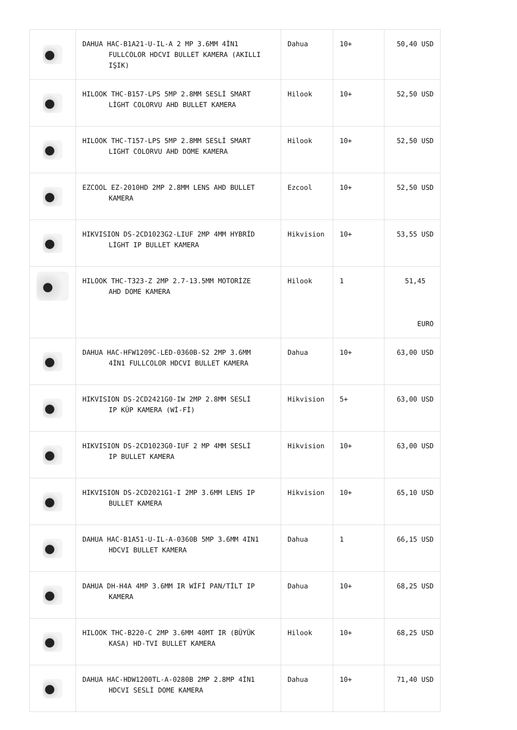| | DAHUA HAC-B1A21-U-IL-A 2 MP 3.6MM 4İN1 FULLCOLOR HDCVI BULLET KAMERA (AKILLI IŞIK) | Dahua | 10+ | 50,40 USD |
| | HILOOK THC-B157-LPS 5MP 2.8MM SESLİ SMART LİGHT COLORVU AHD BULLET KAMERA | Hilook | 10+ | 52,50 USD |
| | HILOOK THC-T157-LPS 5MP 2.8MM SESLİ SMART LIGHT COLORVU AHD DOME KAMERA | Hilook | 10+ | 52,50 USD |
| | EZCOOL EZ-2010HD 2MP 2.8MM LENS AHD BULLET KAMERA | Ezcool | 10+ | 52,50 USD |
| | HIKVISION DS-2CD1023G2-LIUF 2MP 4MM HYBRİD LİGHT IP BULLET KAMERA | Hikvision | 10+ | 53,55 USD |
| | HILOOK THC-T323-Z 2MP 2.7-13.5MM MOTORİZE AHD DOME KAMERA | Hilook | 1 | 51,45 EURO |
| | DAHUA HAC-HFW1209C-LED-0360B-S2 2MP 3.6MM 4İN1 FULLCOLOR HDCVI BULLET KAMERA | Dahua | 10+ | 63,00 USD |
| | HIKVISION DS-2CD2421G0-IW 2MP 2.8MM SESLİ IP KÜP KAMERA (Wİ-Fİ) | Hikvision | 5+ | 63,00 USD |
| | HIKVISION DS-2CD1023G0-IUF 2 MP 4MM SESLİ IP BULLET KAMERA | Hikvision | 10+ | 63,00 USD |
| | HIKVISION DS-2CD2021G1-I 2MP 3.6MM LENS IP BULLET KAMERA | Hikvision | 10+ | 65,10 USD |
| | DAHUA HAC-B1A51-U-IL-A-0360B 5MP 3.6MM 4IN1 HDCVI BULLET KAMERA | Dahua | 1 | 66,15 USD |
| | DAHUA DH-H4A 4MP 3.6MM IR WİFİ PAN/TİLT IP KAMERA | Dahua | 10+ | 68,25 USD |
| | HILOOK THC-B220-C 2MP 3.6MM 40MT IR (BÜYÜK KASA) HD-TVI BULLET KAMERA | Hilook | 10+ | 68,25 USD |
| | DAHUA HAC-HDW1200TL-A-0280B 2MP 2.8MP 4İN1 HDCVI SESLİ DOME KAMERA | Dahua | 10+ | 71,40 USD |